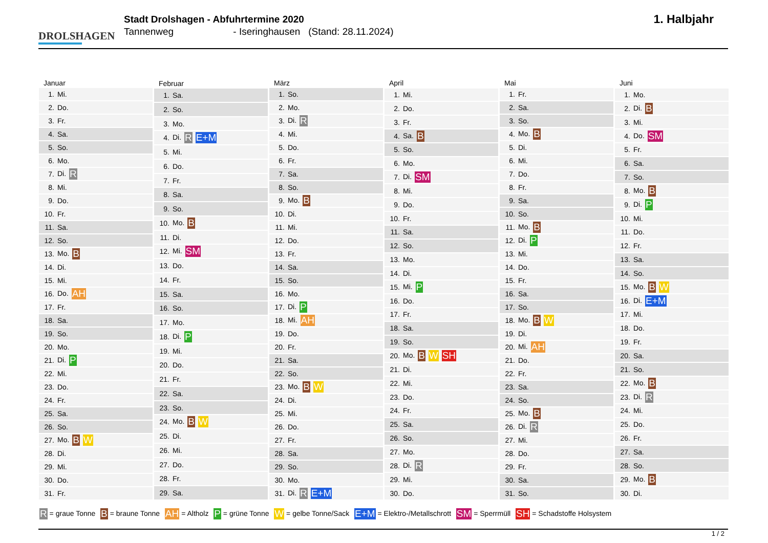DROLSHAGEN
Stadt Drolshagen - Abfuhrtermine 2020
Tannenweg - Iseringhausen (Stand: 28.11.2024)
1. Halbjahr
| Januar | |
| --- | --- |
| 1. | Mi. |
| 2. | Do. |
| 3. | Fr. |
| 4. | Sa. |
| 5. | So. |
| 6. | Mo. |
| 7. | Di. R |
| 8. | Mi. |
| 9. | Do. |
| 10. | Fr. |
| 11. | Sa. |
| 12. | So. |
| 13. | Mo. B |
| 14. | Di. |
| 15. | Mi. |
| 16. | Do. AH |
| 17. | Fr. |
| 18. | Sa. |
| 19. | So. |
| 20. | Mo. |
| 21. | Di. P |
| 22. | Mi. |
| 23. | Do. |
| 24. | Fr. |
| 25. | Sa. |
| 26. | So. |
| 27. | Mo. B W |
| 28. | Di. |
| 29. | Mi. |
| 30. | Do. |
| 31. | Fr. |
| Februar | |
| --- | --- |
| 1. | Sa. |
| 2. | So. |
| 3. | Mo. |
| 4. | Di. R E+M |
| 5. | Mi. |
| 6. | Do. |
| 7. | Fr. |
| 8. | Sa. |
| 9. | So. |
| 10. | Mo. B |
| 11. | Di. |
| 12. | Mi. SM |
| 13. | Do. |
| 14. | Fr. |
| 15. | Sa. |
| 16. | So. |
| 17. | Mo. |
| 18. | Di. P |
| 19. | Mi. |
| 20. | Do. |
| 21. | Fr. |
| 22. | Sa. |
| 23. | So. |
| 24. | Mo. B W |
| 25. | Di. |
| 26. | Mi. |
| 27. | Do. |
| 28. | Fr. |
| 29. | Sa. |
| März | |
| --- | --- |
| 1. | So. |
| 2. | Mo. |
| 3. | Di. R |
| 4. | Mi. |
| 5. | Do. |
| 6. | Fr. |
| 7. | Sa. |
| 8. | So. |
| 9. | Mo. B |
| 10. | Di. |
| 11. | Mi. |
| 12. | Do. |
| 13. | Fr. |
| 14. | Sa. |
| 15. | So. |
| 16. | Mo. |
| 17. | Di. P |
| 18. | Mi. AH |
| 19. | Do. |
| 20. | Fr. |
| 21. | Sa. |
| 22. | So. |
| 23. | Mo. B W |
| 24. | Di. |
| 25. | Mi. |
| 26. | Do. |
| 27. | Fr. |
| 28. | Sa. |
| 29. | So. |
| 30. | Mo. |
| 31. | Di. R E+M |
| April | |
| --- | --- |
| 1. | Mi. |
| 2. | Do. |
| 3. | Fr. |
| 4. | Sa. B |
| 5. | So. |
| 6. | Mo. |
| 7. | Di. SM |
| 8. | Mi. |
| 9. | Do. |
| 10. | Fr. |
| 11. | Sa. |
| 12. | So. |
| 13. | Mo. |
| 14. | Di. |
| 15. | Mi. P |
| 16. | Do. |
| 17. | Fr. |
| 18. | Sa. |
| 19. | So. |
| 20. | Mo. B W SH |
| 21. | Di. |
| 22. | Mi. |
| 23. | Do. |
| 24. | Fr. |
| 25. | Sa. |
| 26. | So. |
| 27. | Mo. |
| 28. | Di. R |
| 29. | Mi. |
| 30. | Do. |
| Mai | |
| --- | --- |
| 1. | Fr. |
| 2. | Sa. |
| 3. | So. |
| 4. | Mo. B |
| 5. | Di. |
| 6. | Mi. |
| 7. | Do. |
| 8. | Fr. |
| 9. | Sa. |
| 10. | So. |
| 11. | Mo. B |
| 12. | Di. P |
| 13. | Mi. |
| 14. | Do. |
| 15. | Fr. |
| 16. | Sa. |
| 17. | So. |
| 18. | Mo. B W |
| 19. | Di. |
| 20. | Mi. AH |
| 21. | Do. |
| 22. | Fr. |
| 23. | Sa. |
| 24. | So. |
| 25. | Mo. B |
| 26. | Di. R |
| 27. | Mi. |
| 28. | Do. |
| 29. | Fr. |
| 30. | Sa. |
| 31. | So. |
| Juni | |
| --- | --- |
| 1. | Mo. |
| 2. | Di. B |
| 3. | Mi. |
| 4. | Do. SM |
| 5. | Fr. |
| 6. | Sa. |
| 7. | So. |
| 8. | Mo. B |
| 9. | Di. P |
| 10. | Mi. |
| 11. | Do. |
| 12. | Fr. |
| 13. | Sa. |
| 14. | So. |
| 15. | Mo. B W |
| 16. | Di. E+M |
| 17. | Mi. |
| 18. | Do. |
| 19. | Fr. |
| 20. | Sa. |
| 21. | So. |
| 22. | Mo. B |
| 23. | Di. R |
| 24. | Mi. |
| 25. | Do. |
| 26. | Fr. |
| 27. | Sa. |
| 28. | So. |
| 29. | Mo. B |
| 30. | Di. |
R = graue Tonne B = braune Tonne AH = Altholz P = grüne Tonne W = gelbe Tonne/Sack E+M = Elektro-/Metallschrott SM = Sperrmüll SH = Schadstoffe Holsystem
1 / 2